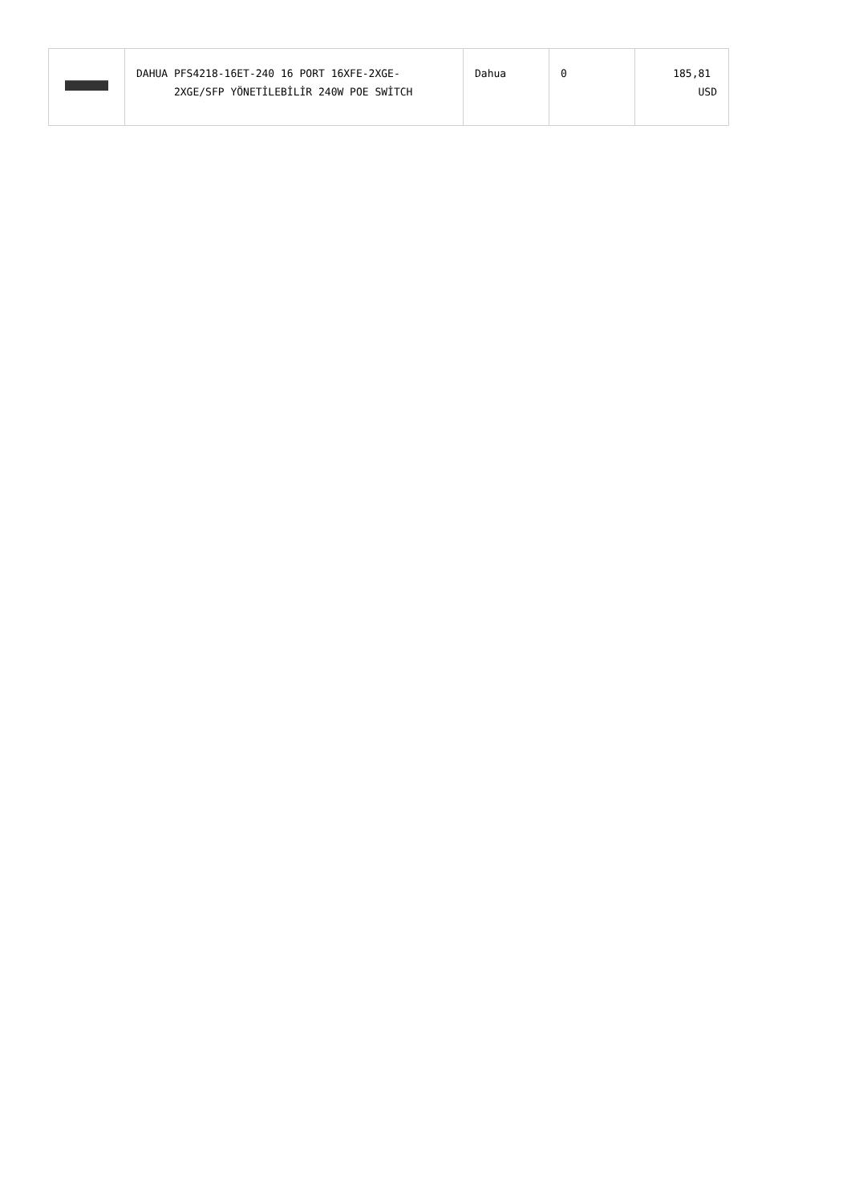| | DAHUA PFS4218-16ET-240 16 PORT 16XFE-2XGE- 2XGE/SFP YÖNETİLEBİLİR 240W POE SWİTCH | Dahua | 0 | 185,81 USD |